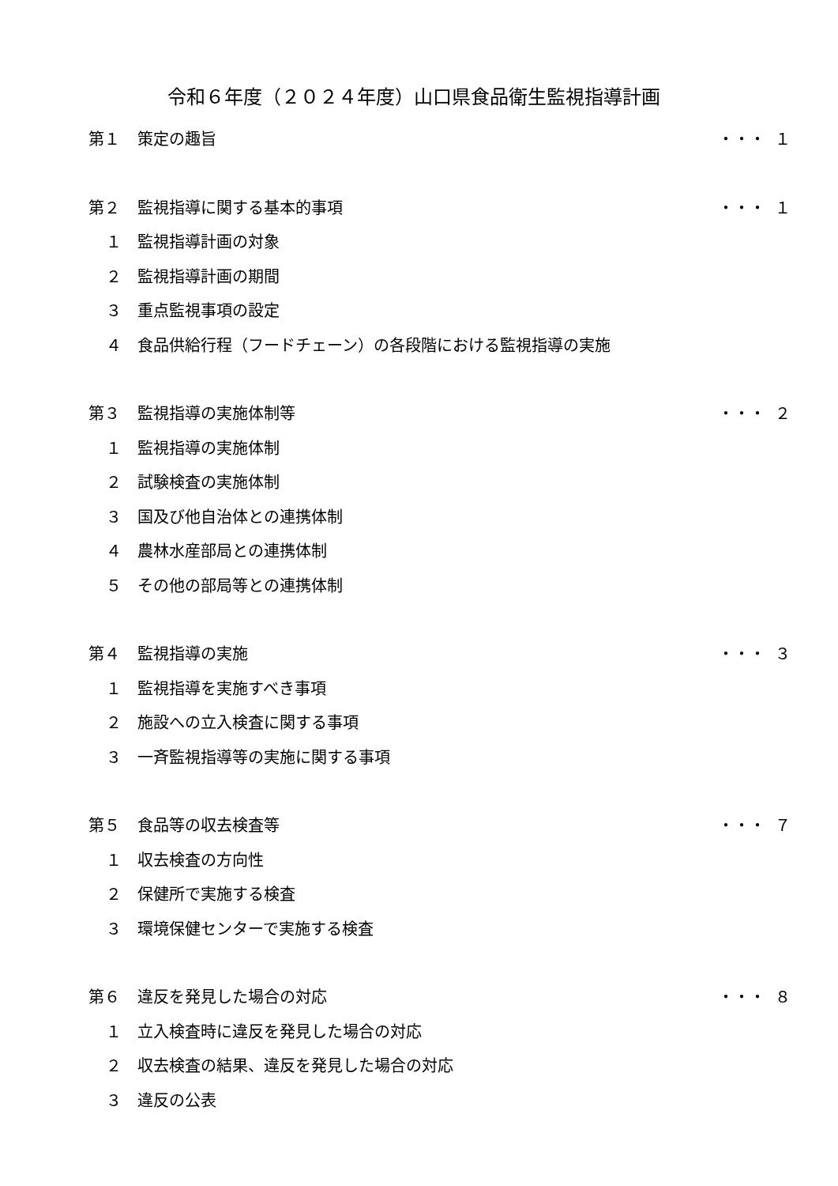令和６年度（２０２４年度）山口県食品衛生監視指導計画
第１ 策定の趣旨 ・・・ １
第２ 監視指導に関する基本的事項 ・・・ １
１ 監視指導計画の対象
２ 監視指導計画の期間
３ 重点監視事項の設定
４ 食品供給行程（フードチェーン）の各段階における監視指導の実施
第３ 監視指導の実施体制等 ・・・ ２
１ 監視指導の実施体制
２ 試験検査の実施体制
３ 国及び他自治体との連携体制
４ 農林水産部局との連携体制
５ その他の部局等との連携体制
第４ 監視指導の実施 ・・・ ３
１ 監視指導を実施すべき事項
２ 施設への立入検査に関する事項
３ 一斉監視指導等の実施に関する事項
第５ 食品等の収去検査等 ・・・ ７
１ 収去検査の方向性
２ 保健所で実施する検査
３ 環境保健センターで実施する検査
第６ 違反を発見した場合の対応 ・・・ ８
１ 立入検査時に違反を発見した場合の対応
２ 収去検査の結果、違反を発見した場合の対応
３ 違反の公表